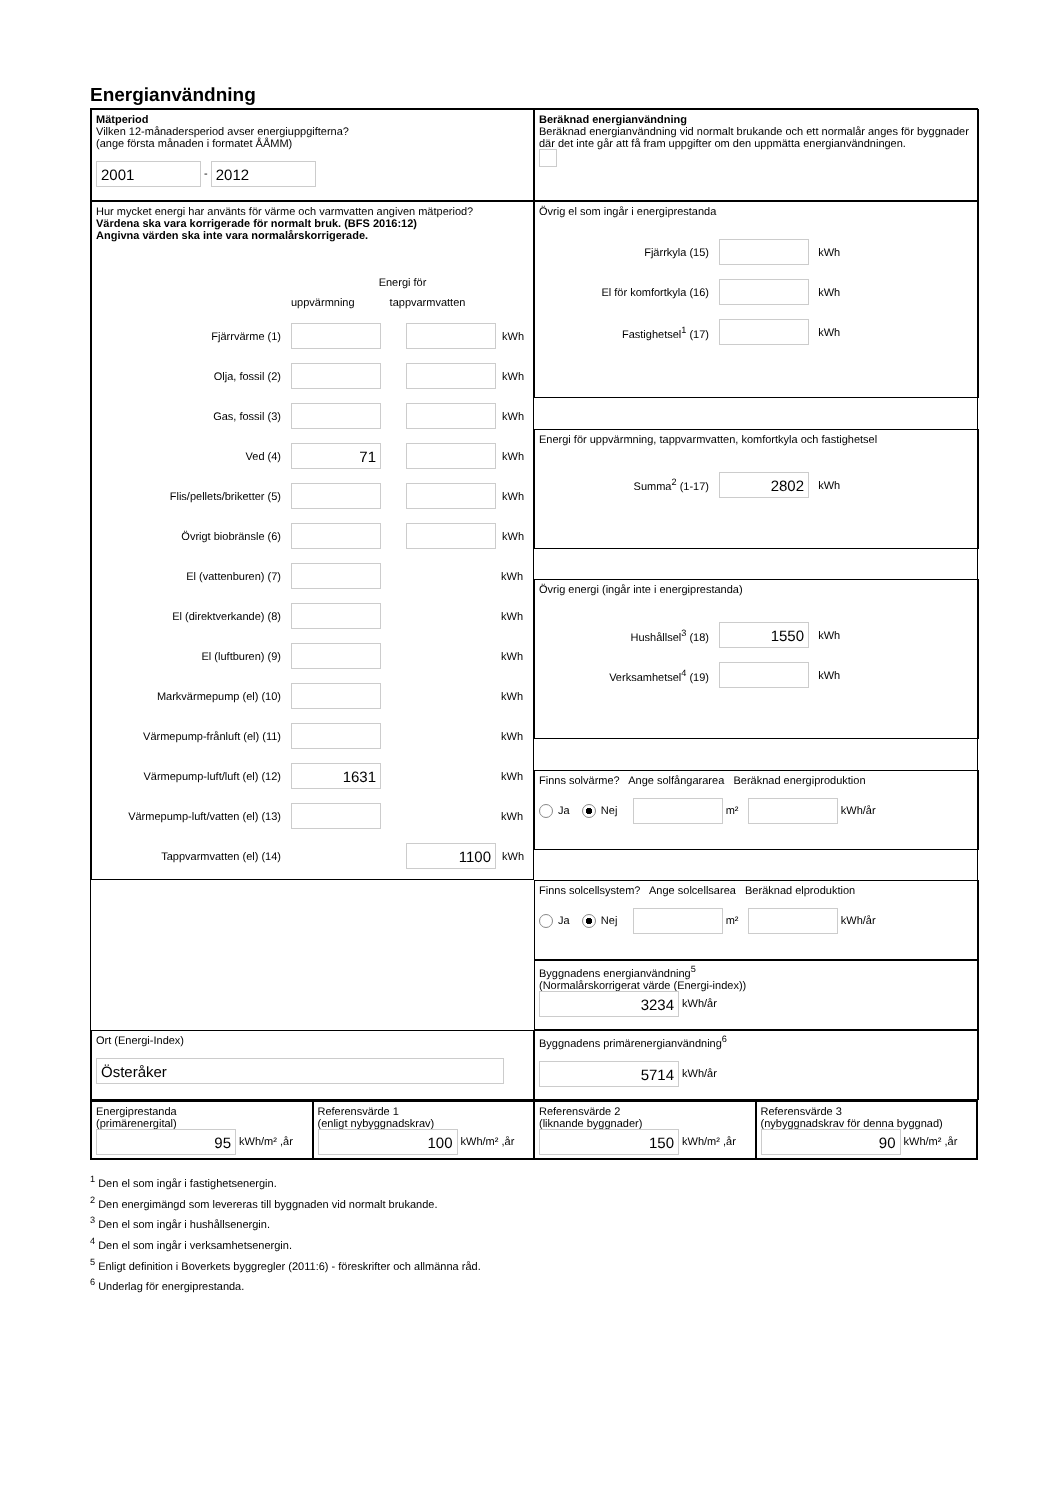Energianvändning
Mätperiod
Vilken 12-månadersperiod avser energiuppgifterna?
(ange första månaden i formatet ÅÅMM)
2001 - 2012
Beräknad energianvändning
Beräknad energianvändning vid normalt brukande och ett normalår anges för byggnader där det inte går att få fram uppgifter om den uppmätta energianvändningen.
Hur mycket energi har använts för värme och varmvatten angiven mätperiod?
Värdena ska vara korrigerade för normalt bruk. (BFS 2016:12)
Angivna värden ska inte vara normalårskorrigerade.
Energi för
uppvärmning tappvarmvatten
Fjärrvärme (1) kWh
Olja, fossil (2) kWh
Gas, fossil (3) kWh
Ved (4) 71 kWh
Flis/pellets/briketter (5) kWh
Övrigt biobränsle (6) kWh
El (vattenburen) (7) kWh
El (direktverkande) (8) kWh
El (luftburen) (9) kWh
Markvärmepump (el) (10) kWh
Värmepump-frånluft (el) (11) kWh
Värmepump-luft/luft (el) (12) 1631 kWh
Värmepump-luft/vatten (el) (13) kWh
Tappvarmvatten (el) (14) 1100 kWh
Övrig el som ingår i energiprestanda
Fjärrkyla (15) kWh
El för komfortkyla (16) kWh
Fastighetsel<sup>1</sup> (17) kWh
Energi för uppvärmning, tappvarmvatten, komfortkyla och fastighetsel
Summa<sup>2</sup> (1-17) 2802 kWh
Övrig energi (ingår inte i energiprestanda)
Hushållsel<sup>3</sup> (18) 1550 kWh
Verksamhetsel<sup>4</sup> (19) kWh
Finns solvärme? Ange solfångararea Beräknad energiproduktion
Ja Nej m² kWh/år
Finns solcellsystem? Ange solcellsarea Beräknad elproduktion
Ja Nej m² kWh/år
Byggnadens energianvändning<sup>5</sup>
(Normalårskorrigerat värde (Energi-index))
3234 kWh/år
Ort (Energi-Index)
Österåker
Byggnadens primärenergianvändning<sup>6</sup>
5714 kWh/år
Energiprestanda
(primärenergital)
95 kWh/m² ,år
Referensvärde 1
(enligt nybyggnadskrav)
100 kWh/m² ,år
Referensvärde 2
(liknande byggnader)
150 kWh/m² ,år
Referensvärde 3
(nybyggnadskrav för denna byggnad)
90 kWh/m² ,år
<sup>1</sup> Den el som ingår i fastighetsenergin.
<sup>2</sup> Den energimängd som levereras till byggnaden vid normalt brukande.
<sup>3</sup> Den el som ingår i hushållsenergin.
<sup>4</sup> Den el som ingår i verksamhetsenergin.
<sup>5</sup> Enligt definition i Boverkets byggregler (2011:6) - föreskrifter och allmänna råd.
<sup>6</sup> Underlag för energiprestanda.